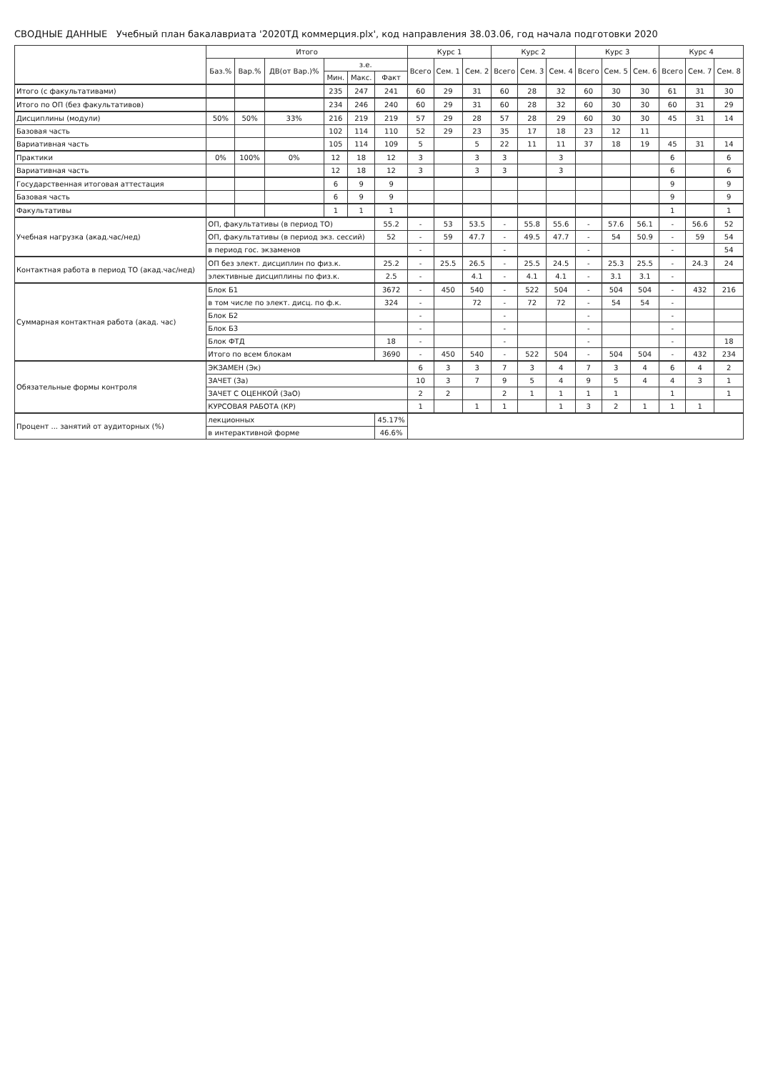СВОДНЫЕ ДАННЫЕ Учебный план бакалавриата '2020ТД коммерция.plx', код направления 38.03.06, год начала подготовки 2020
| | Итого | | | | | | Курс 1 | | | Курс 2 | | | Курс 3 | | | Курс 4 | | |
| --- | --- | --- | --- | --- | --- | --- | --- | --- | --- | --- | --- | --- | --- | --- | --- | --- | --- | --- |
| | Баз.% | Вар.% | ДВ(от Вар.)% | з.е. | | | Всего | Сем. 1 | Сем. 2 | Всего | Сем. 3 | Сем. 4 | Всего | Сем. 5 | Сем. 6 | Всего | Сем. 7 | Сем. 8 |
| | | | | Мин. | Макс. | Факт | | | | | | | | | | | | |
| Итого (с факультативами) | | | | 235 | 247 | 241 | 60 | 29 | 31 | 60 | 28 | 32 | 60 | 30 | 30 | 61 | 31 | 30 |
| Итого по ОП (без факультативов) | | | | 234 | 246 | 240 | 60 | 29 | 31 | 60 | 28 | 32 | 60 | 30 | 30 | 60 | 31 | 29 |
| Дисциплины (модули) | 50% | 50% | 33% | 216 | 219 | 219 | 57 | 29 | 28 | 57 | 28 | 29 | 60 | 30 | 30 | 45 | 31 | 14 |
| Базовая часть | | | | 102 | 114 | 110 | 52 | 29 | 23 | 35 | 17 | 18 | 23 | 12 | 11 | | | |
| Вариативная часть | | | | 105 | 114 | 109 | 5 | | 5 | 22 | 11 | 11 | 37 | 18 | 19 | 45 | 31 | 14 |
| Практики | 0% | 100% | 0% | 12 | 18 | 12 | 3 | | 3 | 3 | | 3 | | | | 6 | | 6 |
| Вариативная часть | | | | 12 | 18 | 12 | 3 | | 3 | 3 | | 3 | | | | 6 | | 6 |
| Государственная итоговая аттестация | | | | 6 | 9 | 9 | | | | | | | | | | 9 | | 9 |
| Базовая часть | | | | 6 | 9 | 9 | | | | | | | | | | 9 | | 9 |
| Факультативы | | | | 1 | 1 | 1 | | | | | | | | | | 1 | | 1 |
| Учебная нагрузка (акад.час/нед) | ОП, факультативы (в период ТО) | | | | | 55.2 | - | 53 | 53.5 | - | 55.8 | 55.6 | - | 57.6 | 56.1 | - | 56.6 | 52 |
| | ОП, факультативы (в период экз. сессий) | | | | | 52 | - | 59 | 47.7 | - | 49.5 | 47.7 | - | 54 | 50.9 | - | 59 | 54 |
| | в период гос. экзаменов | | | | | | - | | | - | | | - | | | - | | 54 |
| Контактная работа в период ТО (акад.час/нед) | ОП без элект. дисциплин по физ.к. | | | | | 25.2 | - | 25.5 | 26.5 | - | 25.5 | 24.5 | - | 25.3 | 25.5 | - | 24.3 | 24 |
| | элективные дисциплины по физ.к. | | | | | 2.5 | - | | 4.1 | - | 4.1 | 4.1 | - | 3.1 | 3.1 | - | | |
| Суммарная контактная работа (акад. час) | Блок Б1 | | | | | 3672 | - | 450 | 540 | - | 522 | 504 | - | 504 | 504 | - | 432 | 216 |
| | в том числе по элект. дисц. по ф.к. | | | | | 324 | - | | 72 | - | 72 | 72 | - | 54 | 54 | - | | |
| | Блок Б2 | | | | | | - | | | - | | | - | | | - | | |
| | Блок Б3 | | | | | | - | | | - | | | - | | | - | | |
| | Блок ФТД | | | | | 18 | - | | | - | | | - | | | - | | 18 |
| | Итого по всем блокам | | | | | 3690 | - | 450 | 540 | - | 522 | 504 | - | 504 | 504 | - | 432 | 234 |
| Обязательные формы контроля | ЭКЗАМЕН (Эк) | | | | | | 6 | 3 | 3 | 7 | 3 | 4 | 7 | 3 | 4 | 6 | 4 | 2 |
| | ЗАЧЕТ (За) | | | | | | 10 | 3 | 7 | 9 | 5 | 4 | 9 | 5 | 4 | 4 | 3 | 1 |
| | ЗАЧЕТ С ОЦЕНКОЙ (ЗаО) | | | | | | 2 | 2 | | 2 | 1 | 1 | 1 | 1 | | 1 | | 1 |
| | КУРСОВАЯ РАБОТА (КР) | | | | | | 1 | | 1 | 1 | | 1 | 3 | 2 | 1 | 1 | 1 | |
| Процент ... занятий от аудиторных (%) | лекционных | | | | | 45.17% | | | | | | | | | | | | |
| | в интерактивной форме | | | | | 46.6% | | | | | | | | | | | | |